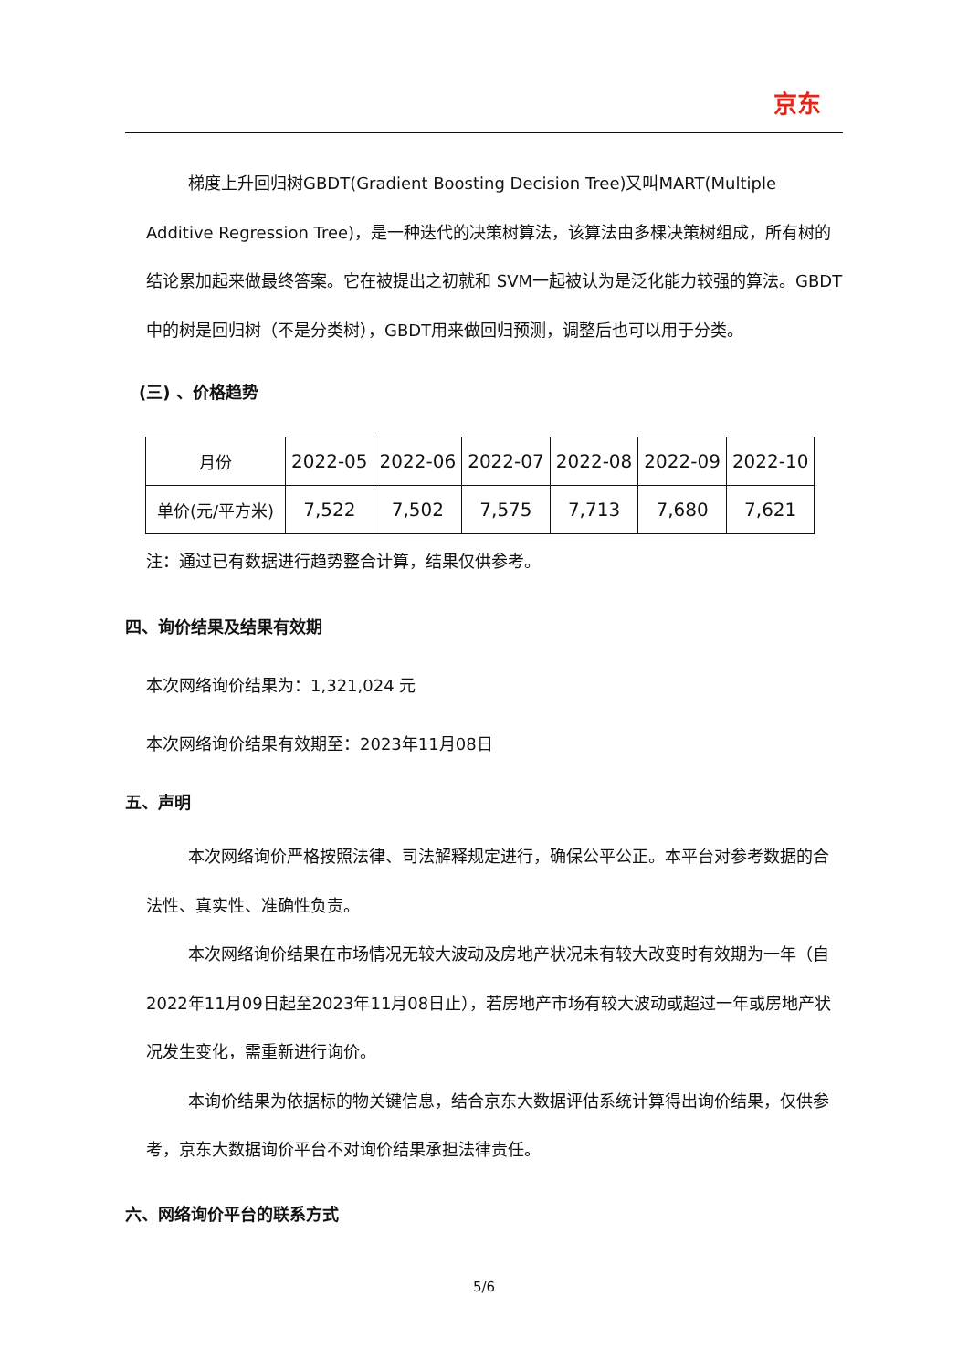京东
梯度上升回归树GBDT(Gradient Boosting Decision Tree)又叫MART(Multiple Additive Regression Tree)，是一种迭代的决策树算法，该算法由多棵决策树组成，所有树的结论累加起来做最终答案。它在被提出之初就和 SVM一起被认为是泛化能力较强的算法。GBDT 中的树是回归树（不是分类树），GBDT用来做回归预测，调整后也可以用于分类。
(三) 、价格趋势
| 月份 | 2022-05 | 2022-06 | 2022-07 | 2022-08 | 2022-09 | 2022-10 |
| 单价(元/平方米) | 7,522 | 7,502 | 7,575 | 7,713 | 7,680 | 7,621 |
注：通过已有数据进行趋势整合计算，结果仅供参考。
四、询价结果及结果有效期
本次网络询价结果为：1,321,024 元
本次网络询价结果有效期至：2023年11月08日
五、声明
本次网络询价严格按照法律、司法解释规定进行，确保公平公正。本平台对参考数据的合法性、真实性、准确性负责。
本次网络询价结果在市场情况无较大波动及房地产状况未有较大改变时有效期为一年（自 2022年11月09日起至2023年11月08日止），若房地产市场有较大波动或超过一年或房地产状况发生变化，需重新进行询价。
本询价结果为依据标的物关键信息，结合京东大数据评估系统计算得出询价结果，仅供参考，京东大数据询价平台不对询价结果承担法律责任。
六、网络询价平台的联系方式
5/6